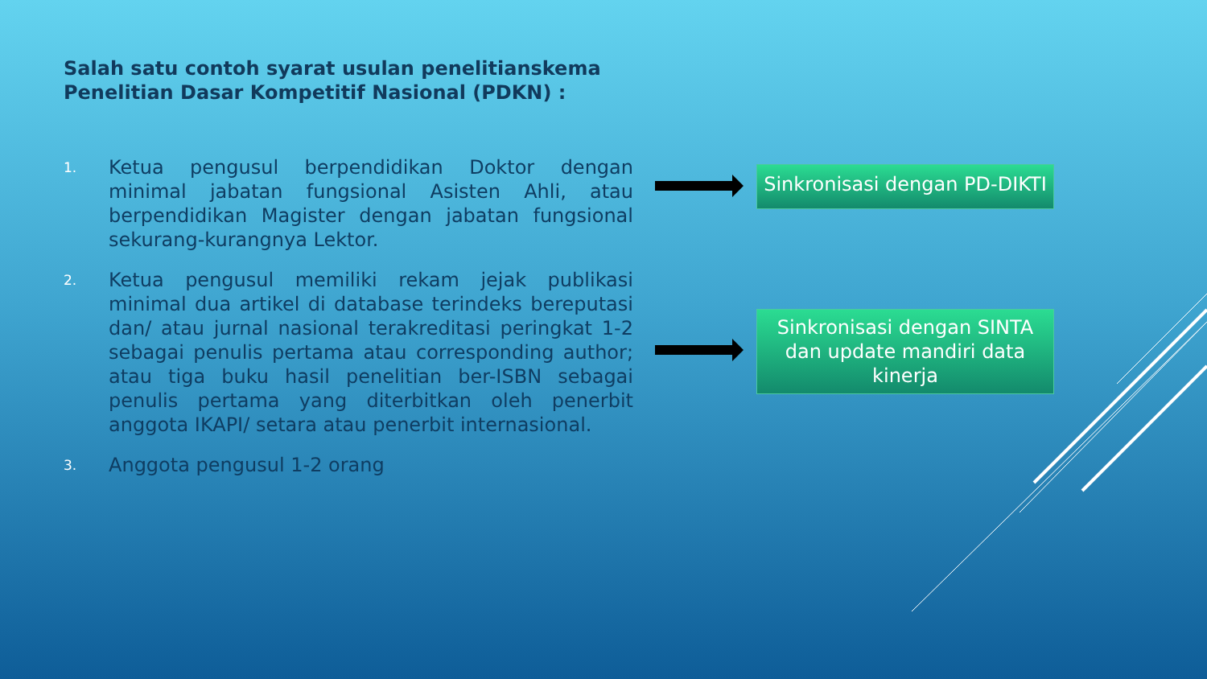Salah satu contoh syarat usulan penelitianskema
Penelitian Dasar Kompetitif Nasional (PDKN) :
1.
Ketua pengusul berpendidikan Doktor dengan minimal jabatan fungsional Asisten Ahli, atau berpendidikan Magister dengan jabatan fungsional sekurang-kurangnya Lektor.
2.
Ketua pengusul memiliki rekam jejak publikasi minimal dua artikel di database terindeks bereputasi dan/ atau jurnal nasional terakreditasi peringkat 1-2 sebagai penulis pertama atau corresponding author; atau tiga buku hasil penelitian ber-ISBN sebagai penulis pertama yang diterbitkan oleh penerbit anggota IKAPI/ setara atau penerbit internasional.
3.
Anggota pengusul 1-2 orang
Sinkronisasi dengan PD-DIKTI
Sinkronisasi dengan SINTA dan update mandiri data kinerja